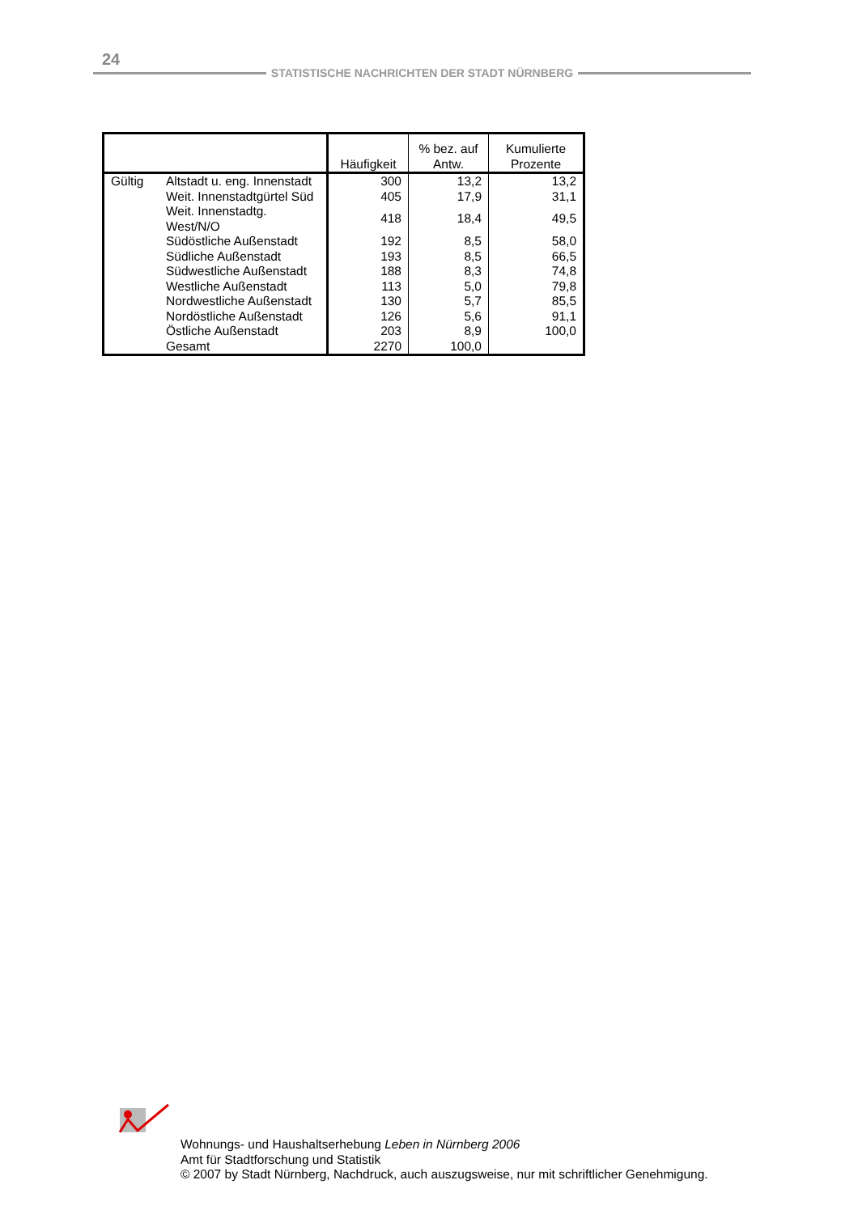24
STATISTISCHE NACHRICHTEN DER STADT NÜRNBERG
| | | Häufigkeit | % bez. auf Antw. | Kumulierte Prozente |
| --- | --- | --- | --- | --- |
| Gültig | Altstadt u. eng. Innenstadt | 300 | 13,2 | 13,2 |
| | Weit. Innenstadtgürtel Süd | 405 | 17,9 | 31,1 |
| | Weit. Innenstadtg. West/N/O | 418 | 18,4 | 49,5 |
| | Südöstliche Außenstadt | 192 | 8,5 | 58,0 |
| | Südliche Außenstadt | 193 | 8,5 | 66,5 |
| | Südwestliche Außenstadt | 188 | 8,3 | 74,8 |
| | Westliche Außenstadt | 113 | 5,0 | 79,8 |
| | Nordwestliche Außenstadt | 130 | 5,7 | 85,5 |
| | Nordöstliche Außenstadt | 126 | 5,6 | 91,1 |
| | Östliche Außenstadt | 203 | 8,9 | 100,0 |
| | Gesamt | 2270 | 100,0 | |
Wohnungs- und Haushaltserhebung Leben in Nürnberg 2006
Amt für Stadtforschung und Statistik
© 2007 by Stadt Nürnberg, Nachdruck, auch auszugsweise, nur mit schriftlicher Genehmigung.